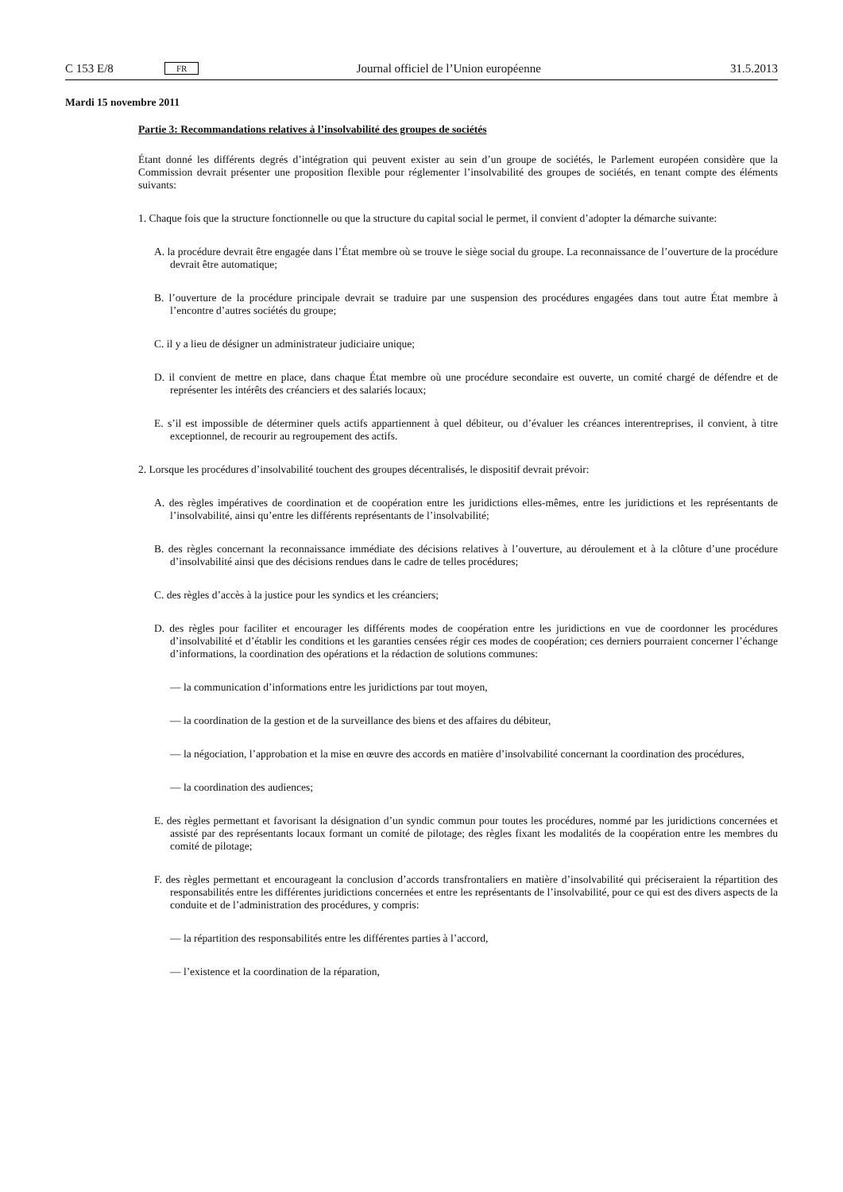C 153 E/8 FR Journal officiel de l’Union européenne 31.5.2013
Mardi 15 novembre 2011
Partie 3: Recommandations relatives à l’insolvabilité des groupes de sociétés
Étant donné les différents degrés d’intégration qui peuvent exister au sein d’un groupe de sociétés, le Parlement européen considère que la Commission devrait présenter une proposition flexible pour réglementer l’insolvabilité des groupes de sociétés, en tenant compte des éléments suivants:
1. Chaque fois que la structure fonctionnelle ou que la structure du capital social le permet, il convient d’adopter la démarche suivante:
A. la procédure devrait être engagée dans l’État membre où se trouve le siège social du groupe. La reconnaissance de l’ouverture de la procédure devrait être automatique;
B. l’ouverture de la procédure principale devrait se traduire par une suspension des procédures engagées dans tout autre État membre à l’encontre d’autres sociétés du groupe;
C. il y a lieu de désigner un administrateur judiciaire unique;
D. il convient de mettre en place, dans chaque État membre où une procédure secondaire est ouverte, un comité chargé de défendre et de représenter les intérêts des créanciers et des salariés locaux;
E. s’il est impossible de déterminer quels actifs appartiennent à quel débiteur, ou d’évaluer les créances interentreprises, il convient, à titre exceptionnel, de recourir au regroupement des actifs.
2. Lorsque les procédures d’insolvabilité touchent des groupes décentralisés, le dispositif devrait prévoir:
A. des règles impératives de coordination et de coopération entre les juridictions elles-mêmes, entre les juridictions et les représentants de l’insolvabilité, ainsi qu’entre les différents représentants de l’insolvabilité;
B. des règles concernant la reconnaissance immédiate des décisions relatives à l’ouverture, au déroulement et à la clôture d’une procédure d’insolvabilité ainsi que des décisions rendues dans le cadre de telles procédures;
C. des règles d’accès à la justice pour les syndics et les créanciers;
D. des règles pour faciliter et encourager les différents modes de coopération entre les juridictions en vue de coordonner les procédures d’insolvabilité et d’établir les conditions et les garanties censées régir ces modes de coopération; ces derniers pourraient concerner l’échange d’informations, la coordination des opérations et la rédaction de solutions communes:
— la communication d’informations entre les juridictions par tout moyen,
— la coordination de la gestion et de la surveillance des biens et des affaires du débiteur,
— la négociation, l’approbation et la mise en œuvre des accords en matière d’insolvabilité concernant la coordination des procédures,
— la coordination des audiences;
E. des règles permettant et favorisant la désignation d’un syndic commun pour toutes les procédures, nommé par les juridictions concernées et assisté par des représentants locaux formant un comité de pilotage; des règles fixant les modalités de la coopération entre les membres du comité de pilotage;
F. des règles permettant et encourageant la conclusion d’accords transfrontaliers en matière d’insolvabilité qui préciseraient la répartition des responsabilités entre les différentes juridictions concernées et entre les représentants de l’insolvabilité, pour ce qui est des divers aspects de la conduite et de l’administration des procédures, y compris:
— la répartition des responsabilités entre les différentes parties à l’accord,
— l’existence et la coordination de la réparation,